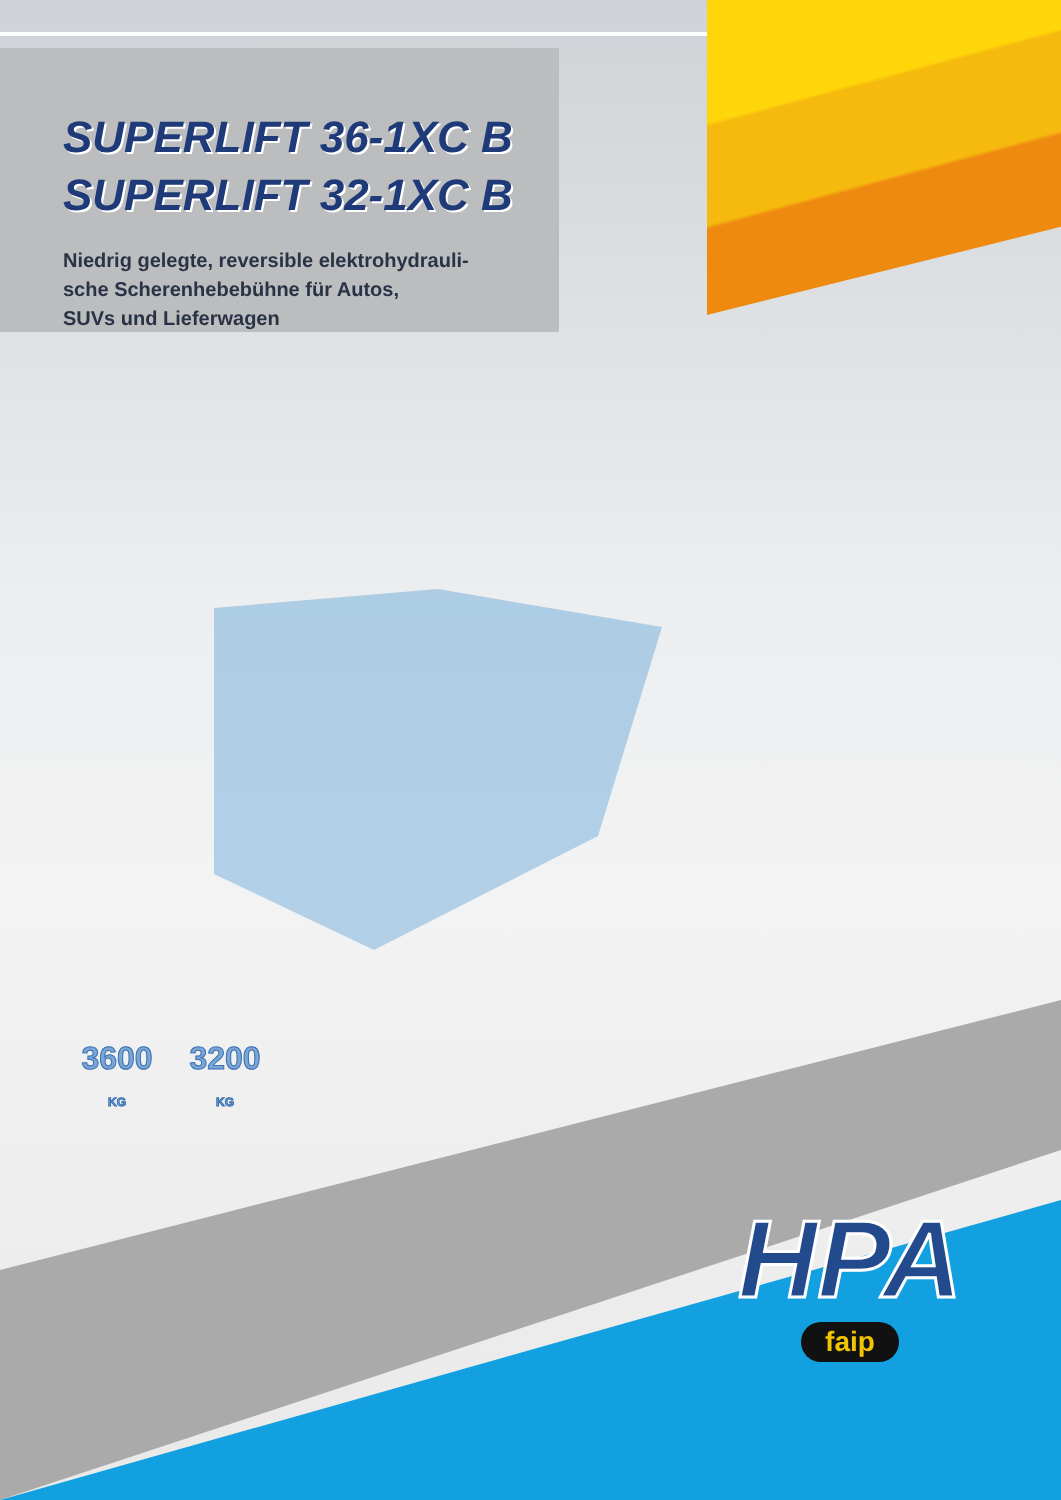SUPERLIFT 36-1XC B
SUPERLIFT 32-1XC B
Niedrig gelegte, reversible elektrohydrauli-
sche Scherenhebebühne für Autos,
SUVs und Lieferwagen
3600
KG
3200
KG
HPA
faip